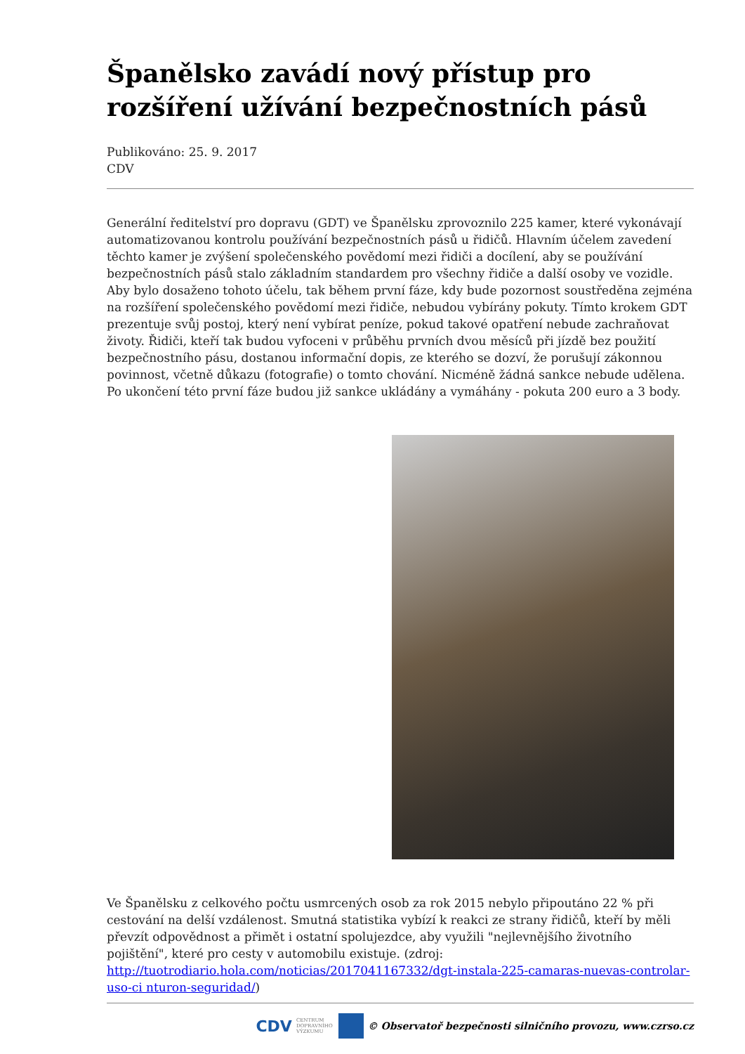Španělsko zavádí nový přístup pro rozšíření užívání bezpečnostních pásů
Publikováno: 25. 9. 2017
CDV
Generální ředitelství pro dopravu (GDT) ve Španělsku zprovoznilo 225 kamer, které vykonávají automatizovanou kontrolu používání bezpečnostních pásů u řidičů. Hlavním účelem zavedení těchto kamer je zvýšení společenského povědomí mezi řidiči a docílení, aby se používání bezpečnostních pásů stalo základním standardem pro všechny řidiče a další osoby ve vozidle. Aby bylo dosaženo tohoto účelu, tak během první fáze, kdy bude pozornost soustředěna zejména na rozšíření společenského povědomí mezi řidiče, nebudou vybírány pokuty. Tímto krokem GDT prezentuje svůj postoj, který není vybírat peníze, pokud takové opatření nebude zachraňovat životy. Řidiči, kteří tak budou vyfoceni v průběhu prvních dvou měsíců při jízdě bez použití bezpečnostního pásu, dostanou informační dopis, ze kterého se dozví, že porušují zákonnou povinnost, včetně důkazu (fotografie) o tomto chování. Nicméně žádná sankce nebude udělena. Po ukončení této první fáze budou již sankce ukládány a vymáhány - pokuta 200 euro a 3 body.
Ve Španělsku z celkového počtu usmrcených osob za rok 2015 nebylo připoutáno 22 % při cestování na delší vzdálenost. Smutná statistika vybízí k reakci ze strany řidičů, kteří by měli převzít odpovědnost a přimět i ostatní spolujezdce, aby využili "nejlevnějšího životního pojištění", které pro cesty v automobilu existuje. (zdroj: http://tuotrodiario.hola.com/noticias/2017041167332/dgt-instala-225-camaras-nuevas-controlar-uso-ci nturon-seguridad/)
CDV CENTRUM
DOPRAVNÍHO
VÝZKUMU
© Observatoř bezpečnosti silničního provozu, www.czrso.cz